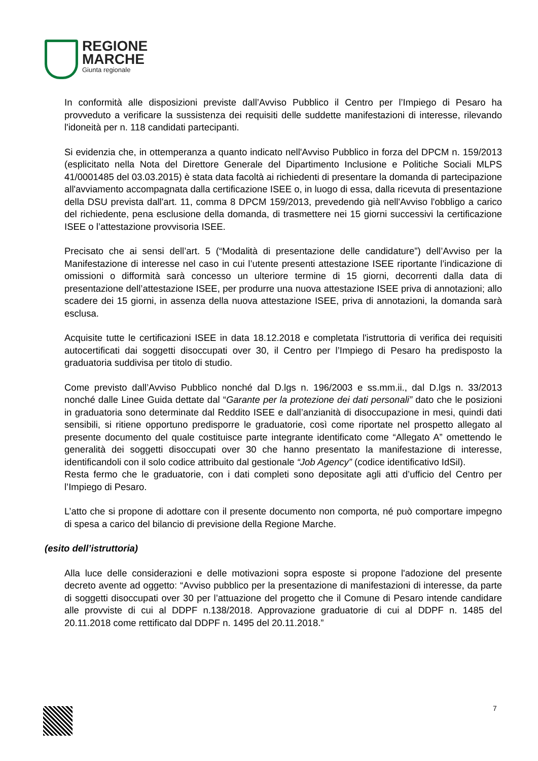REGIONE
MARCHE
Giunta regionale
In conformità alle disposizioni previste dall’Avviso Pubblico il Centro per l’Impiego di Pesaro ha provveduto a verificare la sussistenza dei requisiti delle suddette manifestazioni di interesse, rilevando l'idoneità per n. 118 candidati partecipanti.
Si evidenzia che, in ottemperanza a quanto indicato nell'Avviso Pubblico in forza del DPCM n. 159/2013 (esplicitato nella Nota del Direttore Generale del Dipartimento Inclusione e Politiche Sociali MLPS 41/0001485 del 03.03.2015) è stata data facoltà ai richiedenti di presentare la domanda di partecipazione all'avviamento accompagnata dalla certificazione ISEE o, in luogo di essa, dalla ricevuta di presentazione della DSU prevista dall'art. 11, comma 8 DPCM 159/2013, prevedendo già nell'Avviso l'obbligo a carico del richiedente, pena esclusione della domanda, di trasmettere nei 15 giorni successivi la certificazione ISEE o l’attestazione provvisoria ISEE.
Precisato che ai sensi dell’art. 5 (“Modalità di presentazione delle candidature”) dell’Avviso per la Manifestazione di interesse nel caso in cui l’utente presenti attestazione ISEE riportante l’indicazione di omissioni o difformità sarà concesso un ulteriore termine di 15 giorni, decorrenti dalla data di presentazione dell’attestazione ISEE, per produrre una nuova attestazione ISEE priva di annotazioni; allo scadere dei 15 giorni, in assenza della nuova attestazione ISEE, priva di annotazioni, la domanda sarà esclusa.
Acquisite tutte le certificazioni ISEE in data 18.12.2018 e completata l'istruttoria di verifica dei requisiti autocertificati dai soggetti disoccupati over 30, il Centro per l’Impiego di Pesaro ha predisposto la graduatoria suddivisa per titolo di studio.
Come previsto dall’Avviso Pubblico nonché dal D.lgs n. 196/2003 e ss.mm.ii., dal D.lgs n. 33/2013 nonché dalle Linee Guida dettate dal “Garante per la protezione dei dati personali” dato che le posizioni in graduatoria sono determinate dal Reddito ISEE e dall’anzianità di disoccupazione in mesi, quindi dati sensibili, si ritiene opportuno predisporre le graduatorie, così come riportate nel prospetto allegato al presente documento del quale costituisce parte integrante identificato come “Allegato A” omettendo le generalità dei soggetti disoccupati over 30 che hanno presentato la manifestazione di interesse, identificandoli con il solo codice attribuito dal gestionale “Job Agency” (codice identificativo IdSil).
Resta fermo che le graduatorie, con i dati completi sono depositate agli atti d’ufficio del Centro per l’Impiego di Pesaro.
L’atto che si propone di adottare con il presente documento non comporta, né può comportare impegno di spesa a carico del bilancio di previsione della Regione Marche.
(esito dell’istruttoria)
Alla luce delle considerazioni e delle motivazioni sopra esposte si propone l'adozione del presente decreto avente ad oggetto: “Avviso pubblico per la presentazione di manifestazioni di interesse, da parte di soggetti disoccupati over 30 per l’attuazione del progetto che il Comune di Pesaro intende candidare alle provviste di cui al DDPF n.138/2018. Approvazione graduatorie di cui al DDPF n. 1485 del 20.11.2018 come rettificato dal DDPF n. 1495 del 20.11.2018.”
7